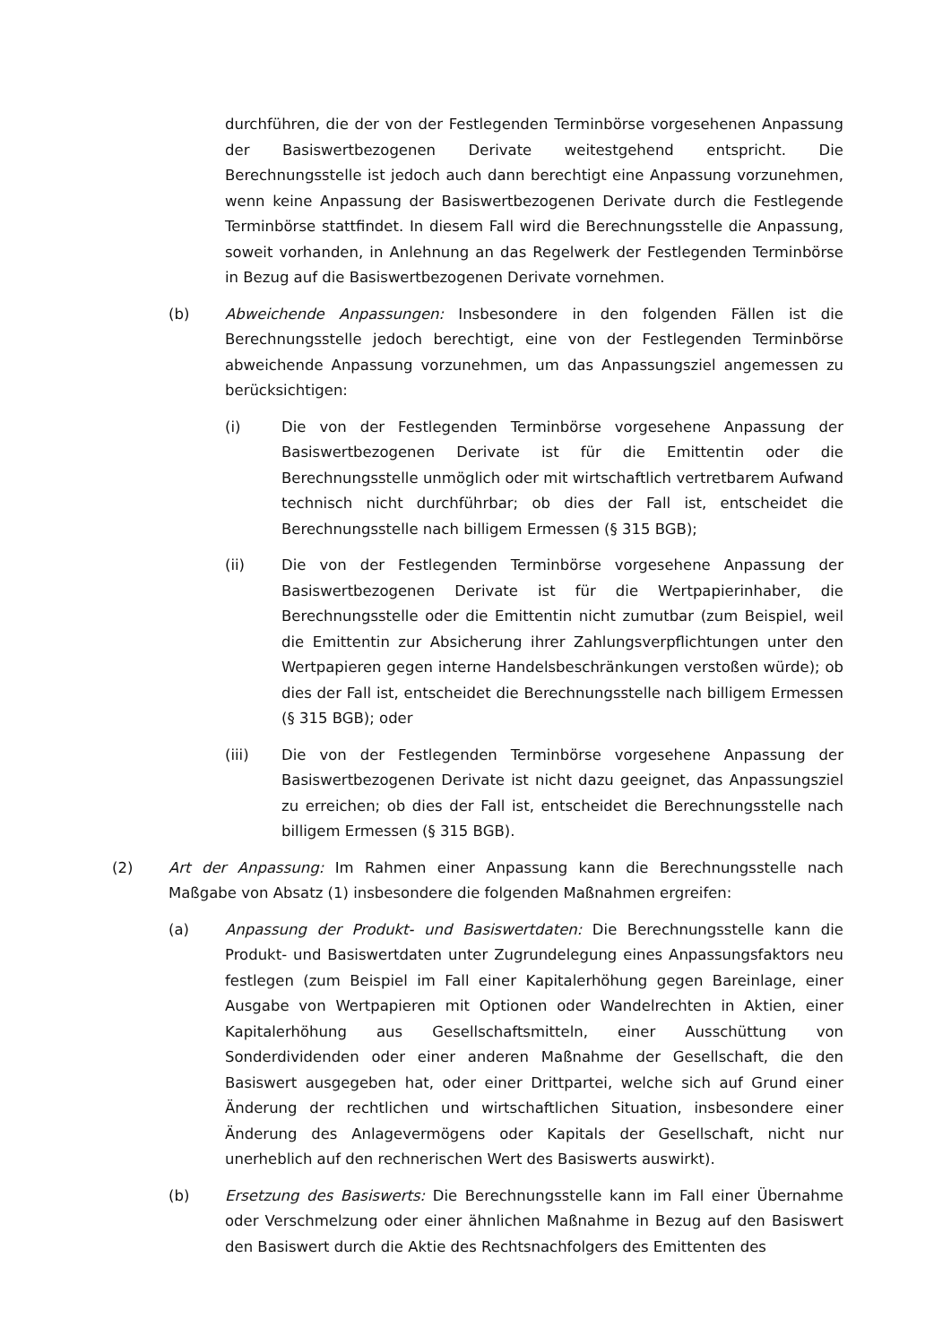durchführen, die der von der Festlegenden Terminbörse vorgesehenen Anpassung der Basiswertbezogenen Derivate weitestgehend entspricht. Die Berechnungsstelle ist jedoch auch dann berechtigt eine Anpassung vorzunehmen, wenn keine Anpassung der Basiswertbezogenen Derivate durch die Festlegende Terminbörse stattfindet. In diesem Fall wird die Berechnungsstelle die Anpassung, soweit vorhanden, in Anlehnung an das Regelwerk der Festlegenden Terminbörse in Bezug auf die Basiswertbezogenen Derivate vornehmen.
(b) Abweichende Anpassungen: Insbesondere in den folgenden Fällen ist die Berechnungsstelle jedoch berechtigt, eine von der Festlegenden Terminbörse abweichende Anpassung vorzunehmen, um das Anpassungsziel angemessen zu berücksichtigen:
(i) Die von der Festlegenden Terminbörse vorgesehene Anpassung der Basiswertbezogenen Derivate ist für die Emittentin oder die Berechnungsstelle unmöglich oder mit wirtschaftlich vertretbarem Aufwand technisch nicht durchführbar; ob dies der Fall ist, entscheidet die Berechnungsstelle nach billigem Ermessen (§ 315 BGB);
(ii) Die von der Festlegenden Terminbörse vorgesehene Anpassung der Basiswertbezogenen Derivate ist für die Wertpapierinhaber, die Berechnungsstelle oder die Emittentin nicht zumutbar (zum Beispiel, weil die Emittentin zur Absicherung ihrer Zahlungsverpflichtungen unter den Wertpapieren gegen interne Handelsbeschränkungen verstoßen würde); ob dies der Fall ist, entscheidet die Berechnungsstelle nach billigem Ermessen (§ 315 BGB); oder
(iii) Die von der Festlegenden Terminbörse vorgesehene Anpassung der Basiswertbezogenen Derivate ist nicht dazu geeignet, das Anpassungsziel zu erreichen; ob dies der Fall ist, entscheidet die Berechnungsstelle nach billigem Ermessen (§ 315 BGB).
(2) Art der Anpassung: Im Rahmen einer Anpassung kann die Berechnungsstelle nach Maßgabe von Absatz (1) insbesondere die folgenden Maßnahmen ergreifen:
(a) Anpassung der Produkt- und Basiswertdaten: Die Berechnungsstelle kann die Produkt- und Basiswertdaten unter Zugrundelegung eines Anpassungsfaktors neu festlegen (zum Beispiel im Fall einer Kapitalerhöhung gegen Bareinlage, einer Ausgabe von Wertpapieren mit Optionen oder Wandelrechten in Aktien, einer Kapitalerhöhung aus Gesellschaftsmitteln, einer Ausschüttung von Sonderdividenden oder einer anderen Maßnahme der Gesellschaft, die den Basiswert ausgegeben hat, oder einer Drittpartei, welche sich auf Grund einer Änderung der rechtlichen und wirtschaftlichen Situation, insbesondere einer Änderung des Anlagevermögens oder Kapitals der Gesellschaft, nicht nur unerheblich auf den rechnerischen Wert des Basiswerts auswirkt).
(b) Ersetzung des Basiswerts: Die Berechnungsstelle kann im Fall einer Übernahme oder Verschmelzung oder einer ähnlichen Maßnahme in Bezug auf den Basiswert den Basiswert durch die Aktie des Rechtsnachfolgers des Emittenten des